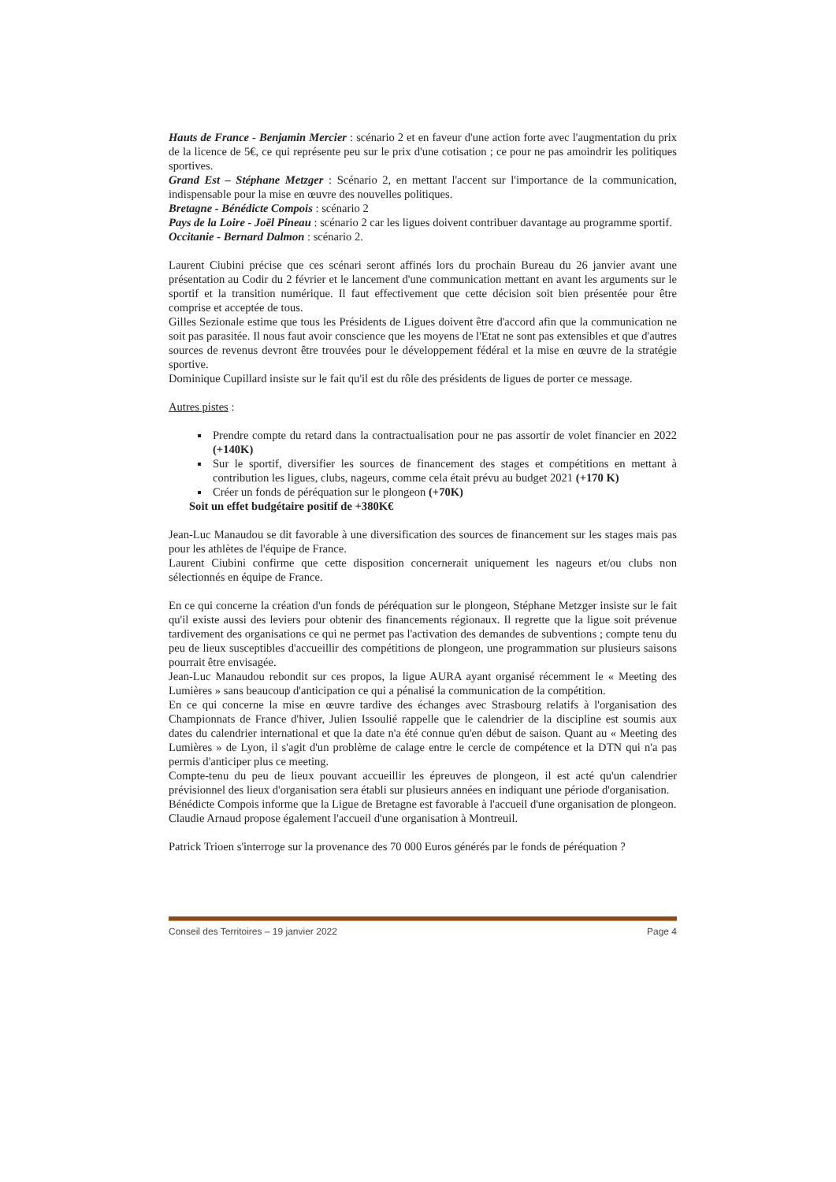Hauts de France - Benjamin Mercier : scénario 2 et en faveur d'une action forte avec l'augmentation du prix de la licence de 5€, ce qui représente peu sur le prix d'une cotisation ; ce pour ne pas amoindrir les politiques sportives.
Grand Est – Stéphane Metzger : Scénario 2, en mettant l'accent sur l'importance de la communication, indispensable pour la mise en œuvre des nouvelles politiques.
Bretagne - Bénédicte Compois : scénario 2
Pays de la Loire - Joël Pineau : scénario 2 car les ligues doivent contribuer davantage au programme sportif.
Occitanie - Bernard Dalmon : scénario 2.
Laurent Ciubini précise que ces scénari seront affinés lors du prochain Bureau du 26 janvier avant une présentation au Codir du 2 février et le lancement d'une communication mettant en avant les arguments sur le sportif et la transition numérique. Il faut effectivement que cette décision soit bien présentée pour être comprise et acceptée de tous.
Gilles Sezionale estime que tous les Présidents de Ligues doivent être d'accord afin que la communication ne soit pas parasitée. Il nous faut avoir conscience que les moyens de l'Etat ne sont pas extensibles et que d'autres sources de revenus devront être trouvées pour le développement fédéral et la mise en œuvre de la stratégie sportive.
Dominique Cupillard insiste sur le fait qu'il est du rôle des présidents de ligues de porter ce message.
Autres pistes :
Prendre compte du retard dans la contractualisation pour ne pas assortir de volet financier en 2022 (+140K)
Sur le sportif, diversifier les sources de financement des stages et compétitions en mettant à contribution les ligues, clubs, nageurs, comme cela était prévu au budget 2021 (+170 K)
Créer un fonds de péréquation sur le plongeon (+70K)
Soit un effet budgétaire positif de +380K€
Jean-Luc Manaudou se dit favorable à une diversification des sources de financement sur les stages mais pas pour les athlètes de l'équipe de France.
Laurent Ciubini confirme que cette disposition concernerait uniquement les nageurs et/ou clubs non sélectionnés en équipe de France.
En ce qui concerne la création d'un fonds de péréquation sur le plongeon, Stéphane Metzger insiste sur le fait qu'il existe aussi des leviers pour obtenir des financements régionaux. Il regrette que la ligue soit prévenue tardivement des organisations ce qui ne permet pas l'activation des demandes de subventions ; compte tenu du peu de lieux susceptibles d'accueillir des compétitions de plongeon, une programmation sur plusieurs saisons pourrait être envisagée.
Jean-Luc Manaudou rebondit sur ces propos, la ligue AURA ayant organisé récemment le « Meeting des Lumières » sans beaucoup d'anticipation ce qui a pénalisé la communication de la compétition.
En ce qui concerne la mise en œuvre tardive des échanges avec Strasbourg relatifs à l'organisation des Championnats de France d'hiver, Julien Issoulié rappelle que le calendrier de la discipline est soumis aux dates du calendrier international et que la date n'a été connue qu'en début de saison. Quant au « Meeting des Lumières » de Lyon, il s'agit d'un problème de calage entre le cercle de compétence et la DTN qui n'a pas permis d'anticiper plus ce meeting.
Compte-tenu du peu de lieux pouvant accueillir les épreuves de plongeon, il est acté qu'un calendrier prévisionnel des lieux d'organisation sera établi sur plusieurs années en indiquant une période d'organisation.
Bénédicte Compois informe que la Ligue de Bretagne est favorable à l'accueil d'une organisation de plongeon.
Claudie Arnaud propose également l'accueil d'une organisation à Montreuil.
Patrick Trioen s'interroge sur la provenance des 70 000 Euros générés par le fonds de péréquation ?
Conseil des Territoires – 19 janvier 2022 Page 4